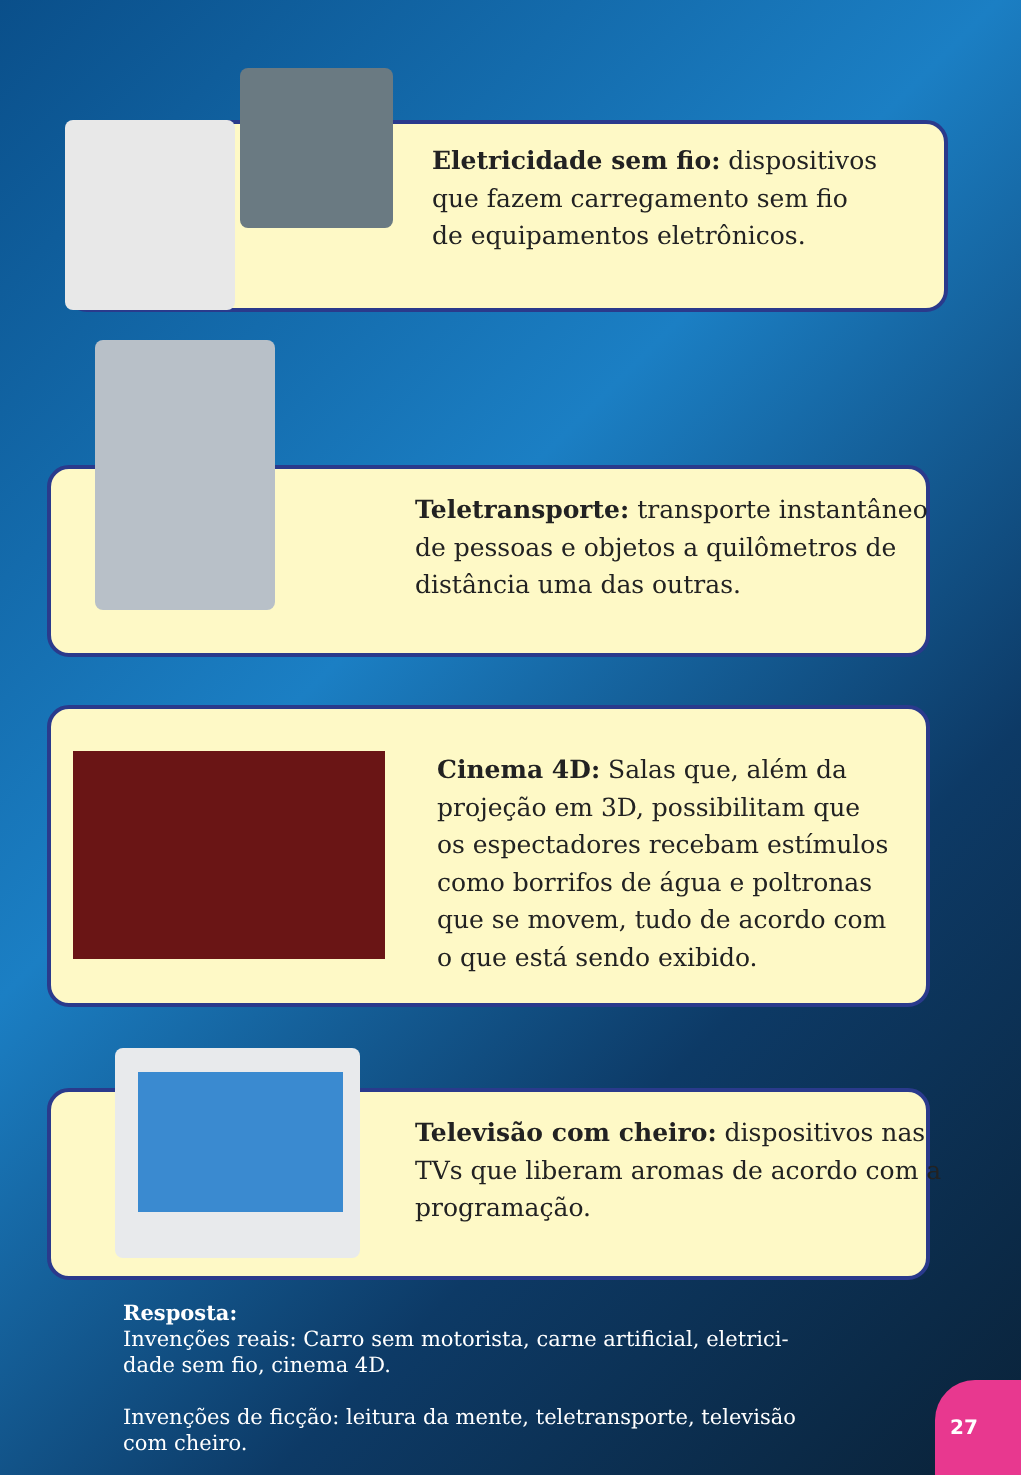Eletricidade sem fio: dispositivos
que fazem carregamento sem fio
de equipamentos eletrônicos.
Teletransporte: transporte instantâneo
de pessoas e objetos a quilômetros de
distância uma das outras.
Cinema 4D: Salas que, além da
projeção em 3D, possibilitam que
os espectadores recebam estímulos
como borrifos de água e poltronas
que se movem, tudo de acordo com
o que está sendo exibido.
Televisão com cheiro: dispositivos nas
TVs que liberam aromas de acordo com a
programação.
Resposta:
Invenções reais: Carro sem motorista, carne artificial, eletrici-
dade sem fio, cinema 4D.
Invenções de ficção: leitura da mente, teletransporte, televisão
com cheiro.
27